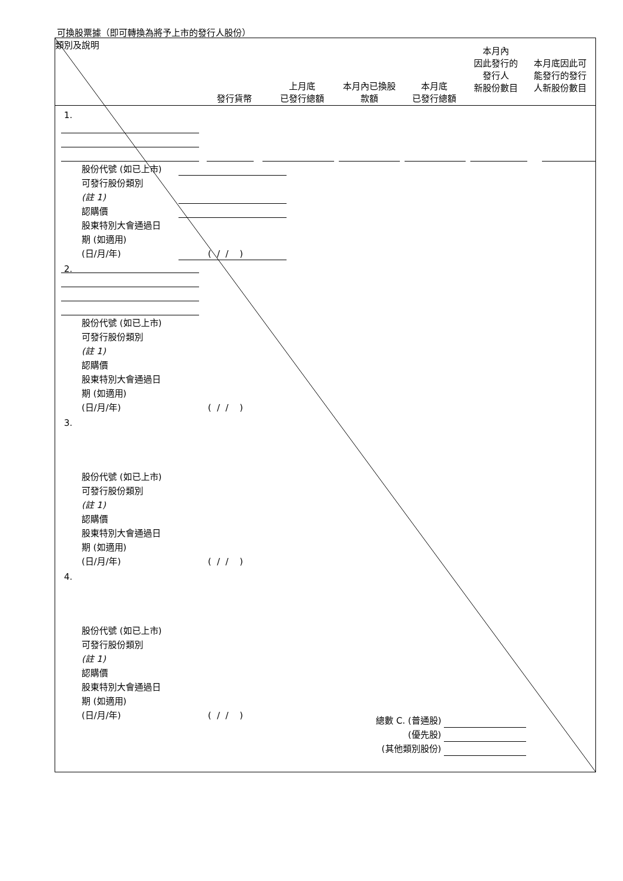可換股票據（即可轉換為將予上市的發行人股份）
| 類別及說明 | 發行貨幣 | 上月底 已發行總額 | 本月內已換股 款額 | 本月底 已發行總額 | 本月內 因此發行的 發行人 新股份數目 | 本月底因此可 能發行的發行 人新股份數目 |
1.
股份代號 (如已上市)
可發行股份類別
(註 1)
認購價
股東特別大會通過日
期 (如適用)
(日/月/年)
( / / )
2.
股份代號 (如已上市)
可發行股份類別
(註 1)
認購價
股東特別大會通過日
期 (如適用)
(日/月/年)
( / / )
3.
股份代號 (如已上市)
可發行股份類別
(註 1)
認購價
股東特別大會通過日
期 (如適用)
(日/月/年)
( / / )
4.
股份代號 (如已上市)
可發行股份類別
(註 1)
認購價
股東特別大會通過日
期 (如適用)
(日/月/年)
( / / )
總數 C. (普通股)
(優先股)
(其他類別股份)